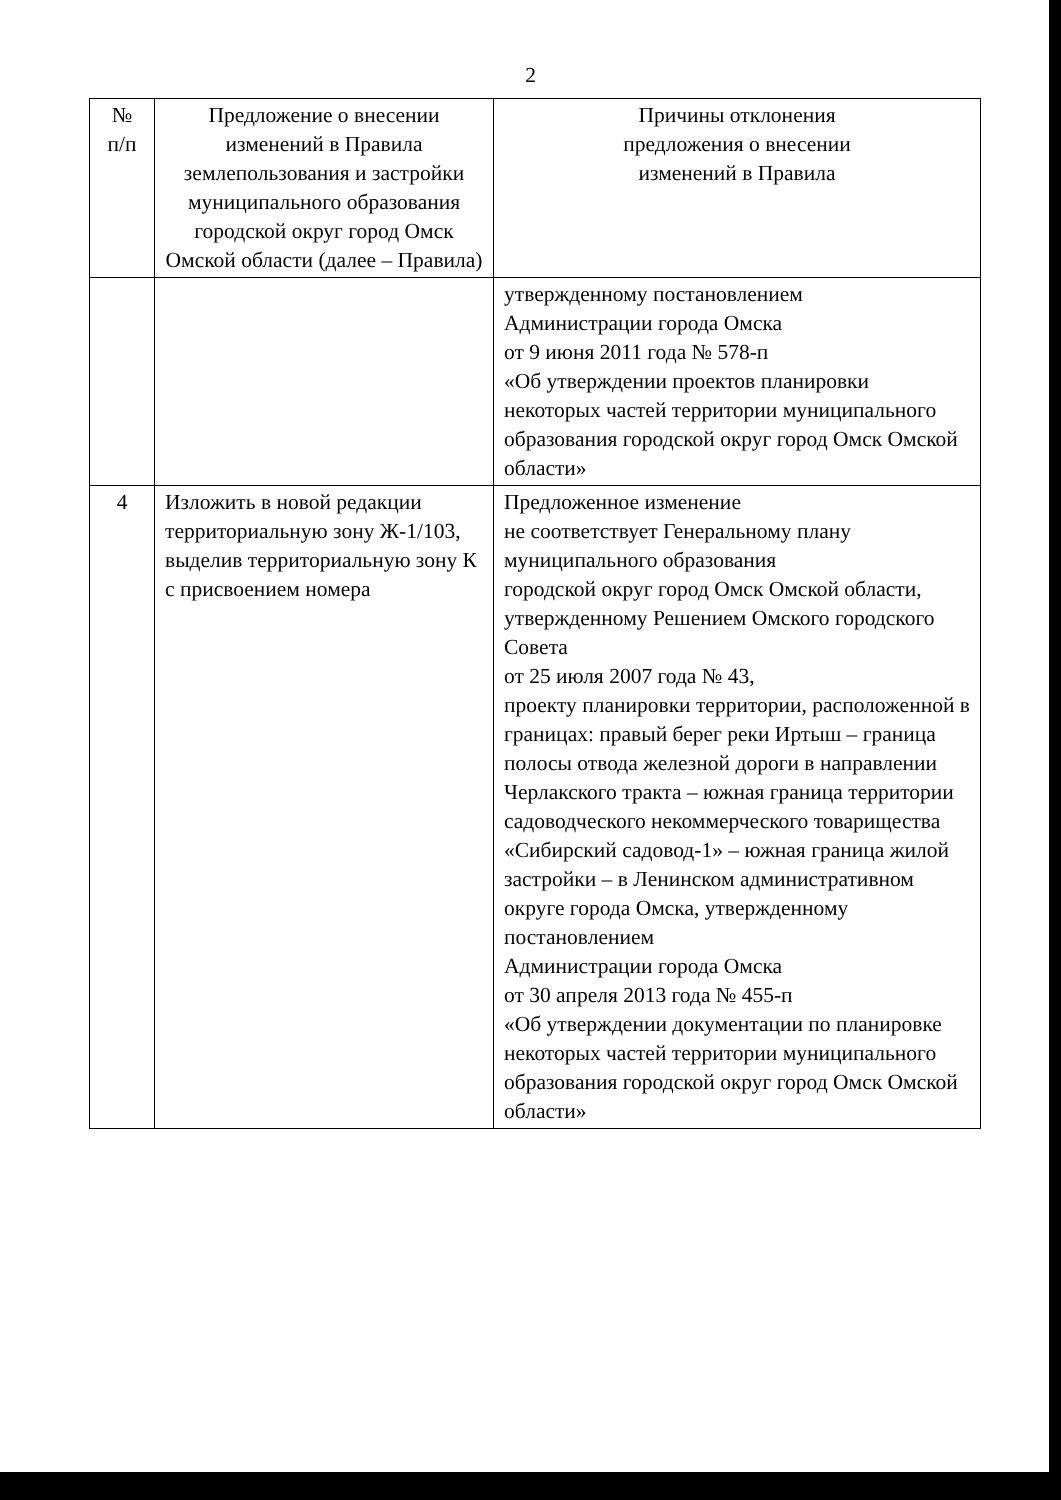2
| № п/п | Предложение о внесении изменений в Правила землепользования и застройки муниципального образования городской округ город Омск Омской области (далее – Правила) | Причины отклонения предложения о внесении изменений в Правила |
| --- | --- | --- |
| | | утвержденному постановлением Администрации города Омска от 9 июня 2011 года № 578-п «Об утверждении проектов планировки некоторых частей территории муниципального образования городской округ город Омск Омской области» |
| 4 | Изложить в новой редакции территориальную зону Ж-1/103, выделив территориальную зону К с присвоением номера | Предложенное изменение не соответствует Генеральному плану муниципального образования городской округ город Омск Омской области, утвержденному Решением Омского городского Совета от 25 июля 2007 года № 43, проекту планировки территории, расположенной в границах: правый берег реки Иртыш – граница полосы отвода железной дороги в направлении Черлакского тракта – южная граница территории садоводческого некоммерческого товарищества «Сибирский садовод-1» – южная граница жилой застройки – в Ленинском административном округе города Омска, утвержденному постановлением Администрации города Омска от 30 апреля 2013 года № 455-п «Об утверждении документации по планировке некоторых частей территории муниципального образования городской округ город Омск Омской области» |